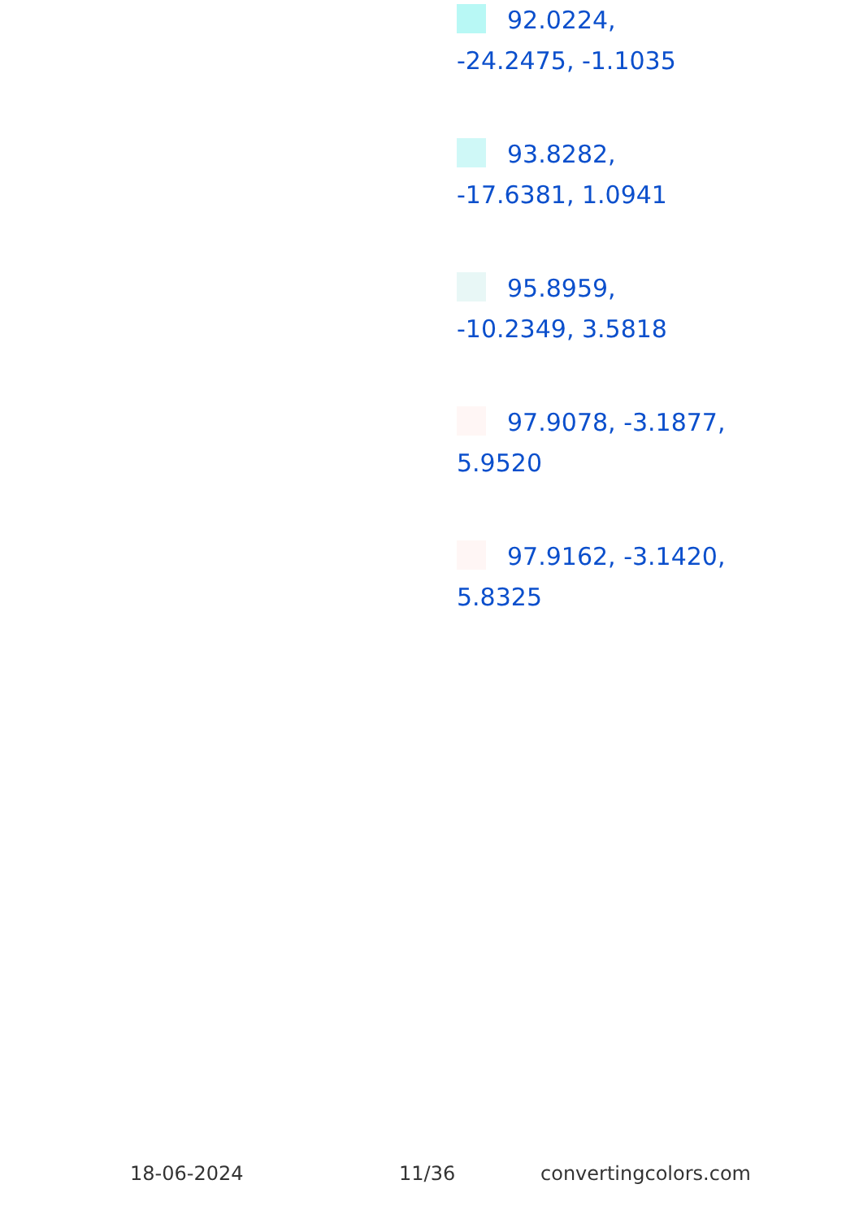92.0224, -24.2475, -1.1035
93.8282, -17.6381, 1.0941
95.8959, -10.2349, 3.5818
97.9078, -3.1877, 5.9520
97.9162, -3.1420, 5.8325
18-06-2024 11/36 convertingcolors.com